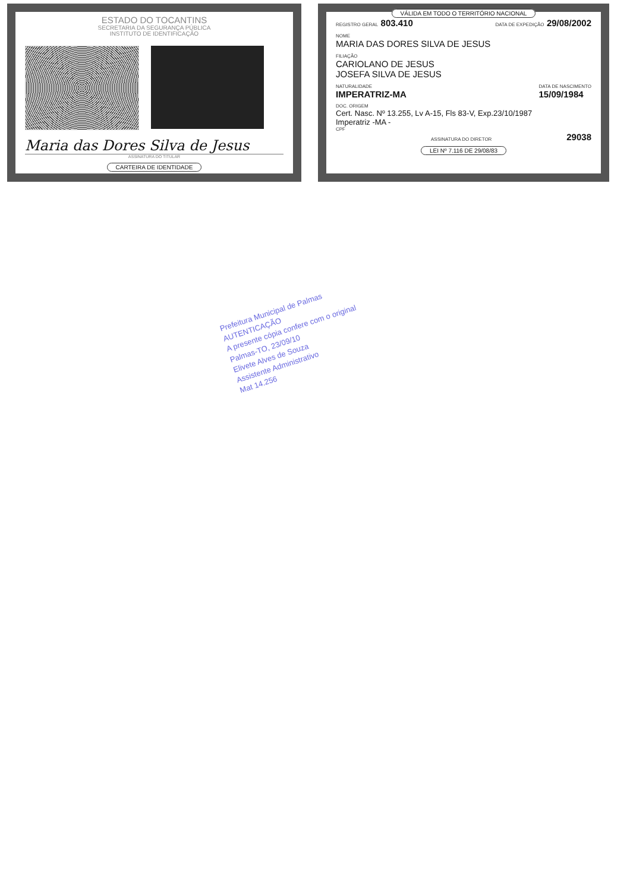ESTADO DO TOCANTINS
SECRETARIA DA SEGURANÇA PÚBLICA
INSTITUTO DE IDENTIFICAÇÃO
Maria das Dores Silva de Jesus
ASSINATURA DO TITULAR
CARTEIRA DE IDENTIDADE
VÁLIDA EM TODO O TERRITÓRIO NACIONAL
REGISTRO GERAL 803.410
DATA DE EXPEDIÇÃO 29/08/2002
NOME
MARIA DAS DORES SILVA DE JESUS
FILIAÇÃO
CARIOLANO DE JESUS
JOSEFA SILVA DE JESUS
NATURALIDADE
IMPERATRIZ-MA
DATA DE NASCIMENTO
15/09/1984
DOC. ORIGEM
Cert. Nasc. Nº 13.255, Lv A-15, Fls 83-V, Exp.23/10/1987
Imperatriz -MA -
CPF
ASSINATURA DO DIRETOR
29038
LEI Nº 7.116 DE 29/08/83
Prefeitura Municipal de Palmas
AUTENTICAÇÃO
A presente cópia confere com o original
Palmas-TO, 23/09/10
Elivete Alves de Souza
Assistente Administrativo
Mat 14.256